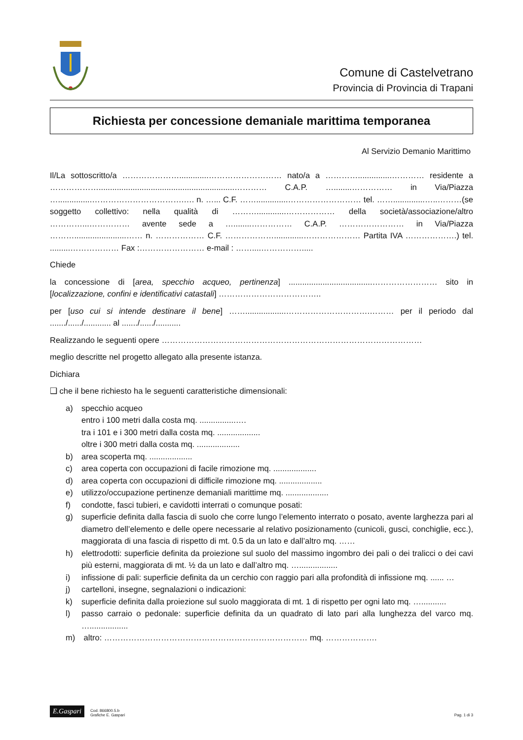Comune di Castelvetrano
Provincia di Provincia di Trapani
Richiesta per concessione demaniale marittima temporanea
Al Servizio Demanio Marittimo
Il/La sottoscritto/a ………………….............……………………… nato/a a …………...............………… residente a ………………............................................................………… C.A.P. …........…………… in Via/Piazza …...............…………………………….…. n. …... C.F. ……..............……………………… tel. ……..............…..………(se soggetto collettivo: nella qualità di ……….............……………… della società/associazione/altro …………...…………… avente sede a …........…………… C.A.P. …………………… in Via/Piazza ……….......................…… n. ……………… C.F. ……………….............………………… Partita IVA ……………….) tel. .........……………… Fax :…………………… e-mail : ……....…………….....
Chiede
la concessione di [area, specchio acqueo, pertinenza] .....................................…………………… sito in [localizzazione, confini e identificativi catastali] ………………………………..
per [uso cui si intende destinare il bene] ……..................………………………….……… per il periodo dal ......./....../............ al ......./....../...........
Realizzando le seguenti opere ……………………………………………………………………………………
meglio descritte nel progetto allegato alla presente istanza.
Dichiara
❑ che il bene richiesto ha le seguenti caratteristiche dimensionali:
a) specchio acqueo
entro i 100 metri dalla costa mq. ................….
tra i 101 e i 300 metri dalla costa mq. ...................
oltre i 300 metri dalla costa mq. ...................
b) area scoperta mq. ...................
c) area coperta con occupazioni di facile rimozione mq. ...................
d) area coperta con occupazioni di difficile rimozione mq. ...................
e) utilizzo/occupazione pertinenze demaniali marittime mq. ...................
f) condotte, fasci tubieri, e cavidotti interrati o comunque posati:
g) superficie definita dalla fascia di suolo che corre lungo l’elemento interrato o posato, avente larghezza pari al diametro dell’elemento e delle opere necessarie al relativo posizionamento (cunicoli, gusci, conchiglie, ecc.), maggiorata di una fascia di rispetto di mt. 0.5 da un lato e dall’altro mq. ……
h) elettrodotti: superficie definita da proiezione sul suolo del massimo ingombro dei pali o dei tralicci o dei cavi più esterni, maggiorata di mt. ½ da un lato e dall’altro mq. ….................
i) infissione di pali: superficie definita da un cerchio con raggio pari alla profondità di infissione mq. ...... …
j) cartelloni, insegne, segnalazioni o indicazioni:
k) superficie definita dalla proiezione sul suolo maggiorata di mt. 1 di rispetto per ogni lato mq. …...........
l) passo carraio o pedonale: superficie definita da un quadrato di lato pari alla lunghezza del varco mq. ….................
m) altro: ………………………………………………………………… mq. ……………….
E.Gaspari Cod. 866800.5.b
Grafiche E. Gaspari
Pag. 1 di 3